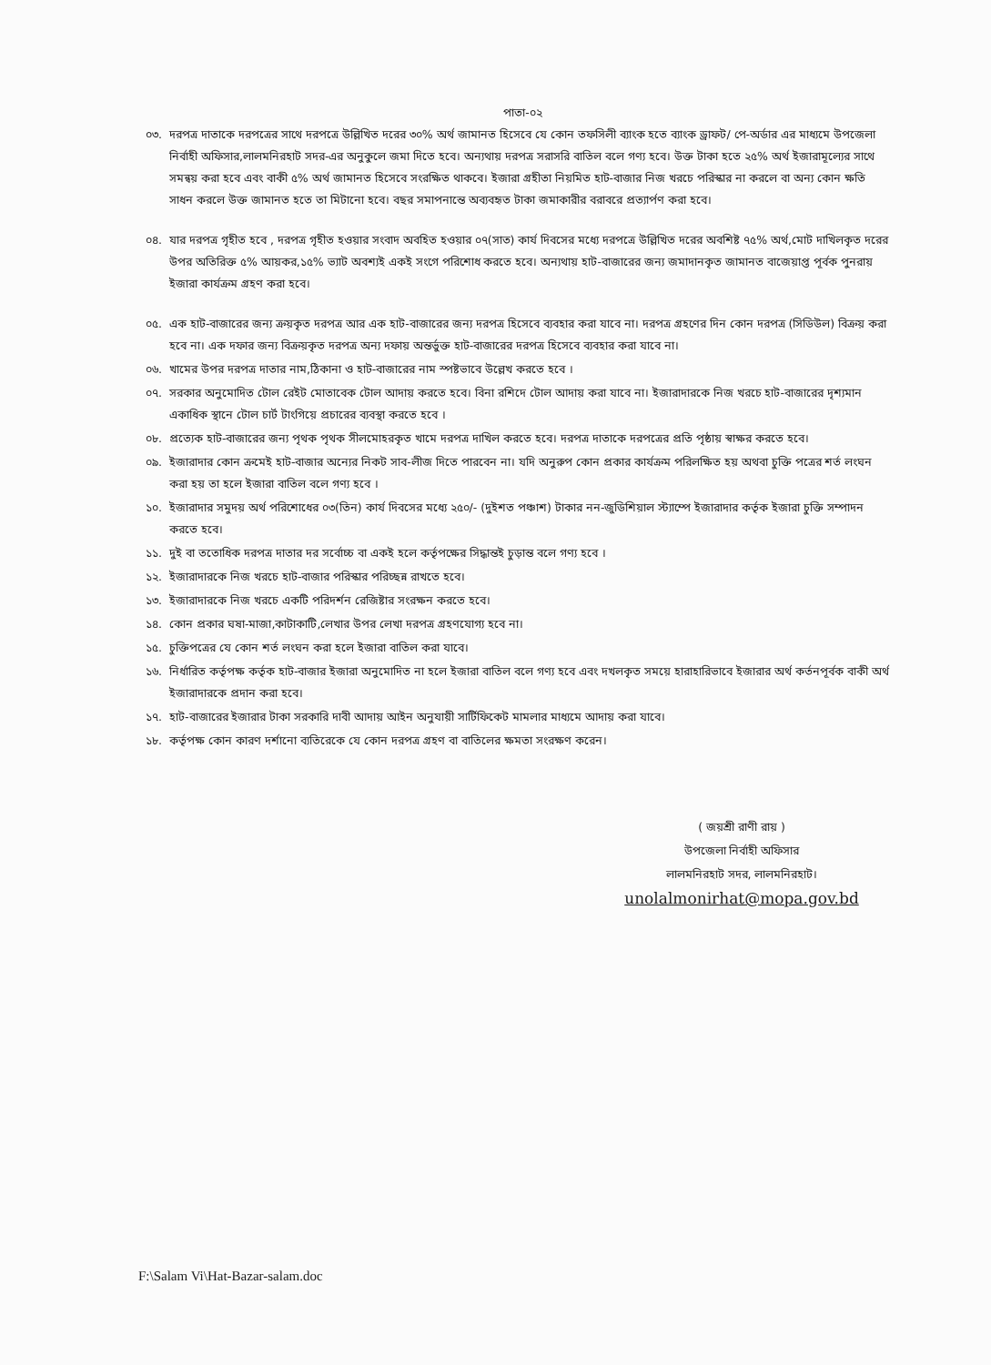পাতা-০২
০৩. দরপত্র দাতাকে দরপত্রের সাথে দরপত্রে উল্লিখিত দরের ৩০% অর্থ জামানত হিসেবে যে কোন তফসিলী ব্যাংক হতে ব্যাংক ড্রাফট/ পে-অর্ডার এর মাধ্যমে উপজেলা নির্বাহী অফিসার,লালমনিরহাট সদর-এর অনুকুলে জমা দিতে হবে। অন্যথায় দরপত্র সরাসরি বাতিল বলে গণ্য হবে। উক্ত টাকা হতে ২৫% অর্থ ইজারামূল্যের সাথে সমন্বয় করা হবে এবং বাকী ৫% অর্থ জামানত হিসেবে সংরক্ষিত থাকবে। ইজারা গ্রহীতা নিয়মিত হাট-বাজার নিজ খরচে পরিস্কার না করলে বা অন্য কোন ক্ষতি সাধন করলে উক্ত জামানত হতে তা মিটানো হবে। বছর সমাপনান্তে অব্যবহৃত টাকা জমাকারীর বরাবরে প্রত্যার্পণ করা হবে।
০৪. যার দরপত্র গৃহীত হবে , দরপত্র গৃহীত হওয়ার সংবাদ অবহিত হওয়ার ০৭(সাত) কার্য দিবসের মধ্যে দরপত্রে উল্লিখিত দরের অবশিষ্ট ৭৫% অর্থ,মোট দাখিলকৃত দরের উপর অতিরিক্ত ৫% আয়কর,১৫% ভ্যাট অবশ্যই একই সংগে পরিশোধ করতে হবে। অন্যথায় হাট-বাজারের জন্য জমাদানকৃত জামানত বাজেয়াপ্ত পূর্বক পুনরায় ইজারা কার্যক্রম গ্রহণ করা হবে।
০৫. এক হাট-বাজারের জন্য ক্রয়কৃত দরপত্র আর এক হাট-বাজারের জন্য দরপত্র হিসেবে ব্যবহার করা যাবে না। দরপত্র গ্রহণের দিন কোন দরপত্র (সিডিউল) বিক্রয় করা হবে না। এক দফার জন্য বিক্রয়কৃত দরপত্র অন্য দফায় অন্তর্ভুক্ত হাট-বাজারের দরপত্র হিসেবে ব্যবহার করা যাবে না।
০৬. খামের উপর দরপত্র দাতার নাম,ঠিকানা ও হাট-বাজারের নাম স্পষ্টভাবে উল্লেখ করতে হবে ।
০৭. সরকার অনুমোদিত টোল রেইট মোতাবেক টোল আদায় করতে হবে। বিনা রশিদে টোল আদায় করা যাবে না। ইজারাদারকে নিজ খরচে হাট-বাজারের দৃশ্যমান একাধিক স্থানে টোল চার্ট টাংগিয়ে প্রচারের ব্যবস্থা করতে হবে ।
০৮. প্রত্যেক হাট-বাজারের জন্য পৃথক পৃথক সীলমোহরকৃত খামে দরপত্র দাখিল করতে হবে। দরপত্র দাতাকে দরপত্রের প্রতি পৃষ্ঠায় স্বাক্ষর করতে হবে।
০৯. ইজারাদার কোন ক্রমেই হাট-বাজার অন্যের নিকট সাব-লীজ দিতে পারবেন না। যদি অনুরুপ কোন প্রকার কার্যক্রম পরিলক্ষিত হয় অথবা চুক্তি পত্রের শর্ত লংঘন করা হয় তা হলে ইজারা বাতিল বলে গণ্য হবে ।
১০. ইজারাদার সমুদয় অর্থ পরিশোধের ০৩(তিন) কার্য দিবসের মধ্যে ২৫০/- (দুইশত পঞ্চাশ) টাকার নন-জুডিশিয়াল স্ট্যাম্পে ইজারাদার কর্তৃক ইজারা চুক্তি সম্পাদন করতে হবে।
১১. দুই বা ততোধিক দরপত্র দাতার দর সর্বোচ্চ বা একই হলে কর্তৃপক্ষের সিদ্ধান্তই চুড়ান্ত বলে গণ্য হবে ।
১২. ইজারাদারকে নিজ খরচে হাট-বাজার পরিস্কার পরিচ্ছন্ন রাখতে হবে।
১৩. ইজারাদারকে নিজ খরচে একটি পরিদর্শন রেজিষ্টার সংরক্ষন করতে হবে।
১৪. কোন প্রকার ঘষা-মাজা,কাটাকাটি,লেখার উপর লেখা দরপত্র গ্রহণযোগ্য হবে না।
১৫. চুক্তিপত্রের যে কোন শর্ত লংঘন করা হলে ইজারা বাতিল করা যাবে।
১৬. নির্ধারিত কর্তৃপক্ষ কর্তৃক হাট-বাজার ইজারা অনুমোদিত না হলে ইজারা বাতিল বলে গণ্য হবে এবং দখলকৃত সময়ে হারাহারিভাবে ইজারার অর্থ কর্তনপূর্বক বাকী অর্থ ইজারাদারকে প্রদান করা হবে।
১৭. হাট-বাজারের ইজারার টাকা সরকারি দাবী আদায় আইন অনুযায়ী সার্টিফিকেট মামলার মাধ্যমে আদায় করা যাবে।
১৮. কর্তৃপক্ষ কোন কারণ দর্শানো ব্যতিরেকে যে কোন দরপত্র গ্রহণ বা বাতিলের ক্ষমতা সংরক্ষণ করেন।
( জয়শ্রী রাণী রায় )
উপজেলা নির্বাহী অফিসার
লালমনিরহাট সদর, লালমনিরহাট।
unolalmonirhat@mopa.gov.bd
F:\Salam Vi\Hat-Bazar-salam.doc